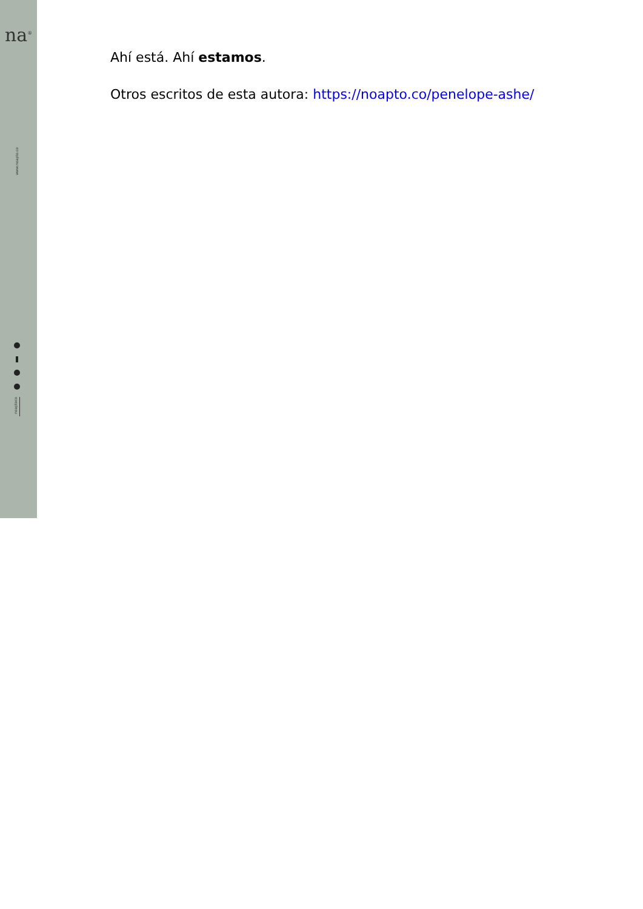na<sup>®</sup>
www.noapto.co
noaptoco
Ahí está. Ahí estamos.
Otros escritos de esta autora: https://noapto.co/penelope-ashe/